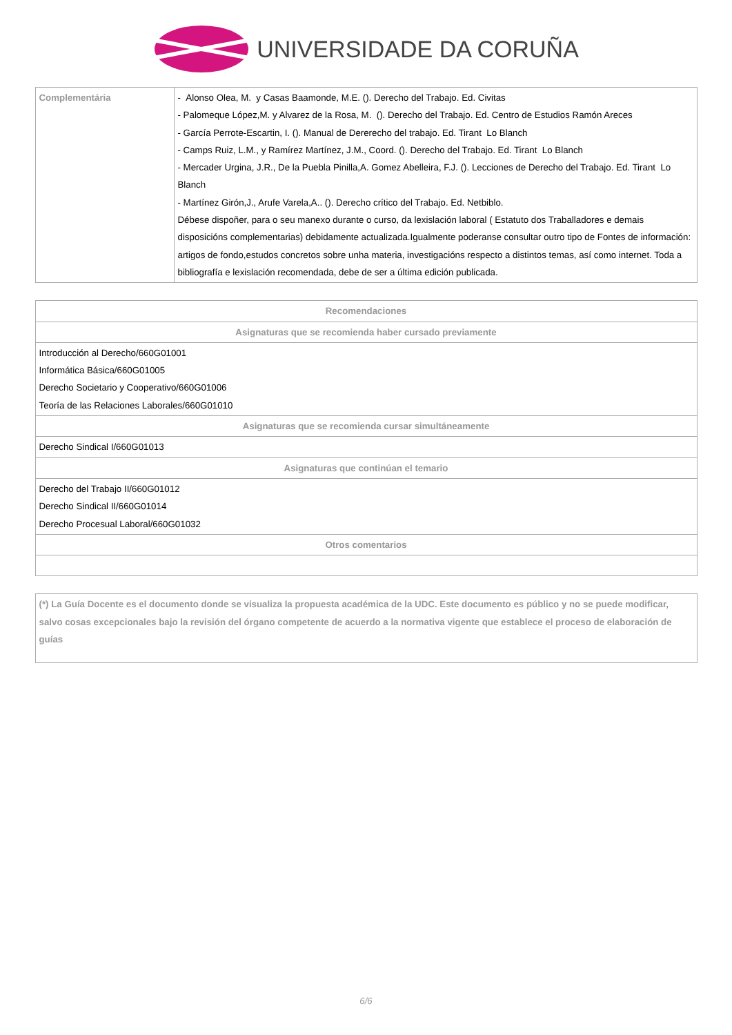UNIVERSIDADE DA CORUÑA
| Complementária | - Alonso Olea, M. y Casas Baamonde, M.E. (). Derecho del Trabajo. Ed. Civitas - Palomeque López,M. y Alvarez de la Rosa, M. (). Derecho del Trabajo. Ed. Centro de Estudios Ramón Areces - García Perrote-Escartin, I. (). Manual de Dererecho del trabajo. Ed. Tirant Lo Blanch - Camps Ruiz, L.M., y Ramírez Martínez, J.M., Coord. (). Derecho del Trabajo. Ed. Tirant Lo Blanch - Mercader Urgina, J.R., De la Puebla Pinilla,A. Gomez Abelleira, F.J. (). Lecciones de Derecho del Trabajo. Ed. Tirant Lo Blanch - Martínez Girón,J., Arufe Varela,A.. (). Derecho crítico del Trabajo. Ed. Netbiblo. Débese dispoñer, para o seu manexo durante o curso, da lexislación laboral ( Estatuto dos Traballadores e demais disposicións complementarias) debidamente actualizada.Igualmente poderanse consultar outro tipo de Fontes de información: artigos de fondo,estudos concretos sobre unha materia, investigacións respecto a distintos temas, así como internet. Toda a bibliografía e lexislación recomendada, debe de ser a última edición publicada. |
| Recomendaciones |
| --- |
| Asignaturas que se recomienda haber cursado previamente |
| Introducción al Derecho/660G01001 Informática Básica/660G01005 Derecho Societario y Cooperativo/660G01006 Teoría de las Relaciones Laborales/660G01010 |
| Asignaturas que se recomienda cursar simultáneamente |
| Derecho Sindical I/660G01013 |
| Asignaturas que continúan el temario |
| Derecho del Trabajo II/660G01012 Derecho Sindical II/660G01014 Derecho Procesual Laboral/660G01032 |
| Otros comentarios |
| (*) La Guía Docente es el documento donde se visualiza la propuesta académica de la UDC. Este documento es público y no se puede modificar, salvo cosas excepcionales bajo la revisión del órgano competente de acuerdo a la normativa vigente que establece el proceso de elaboración de guías |
6/6